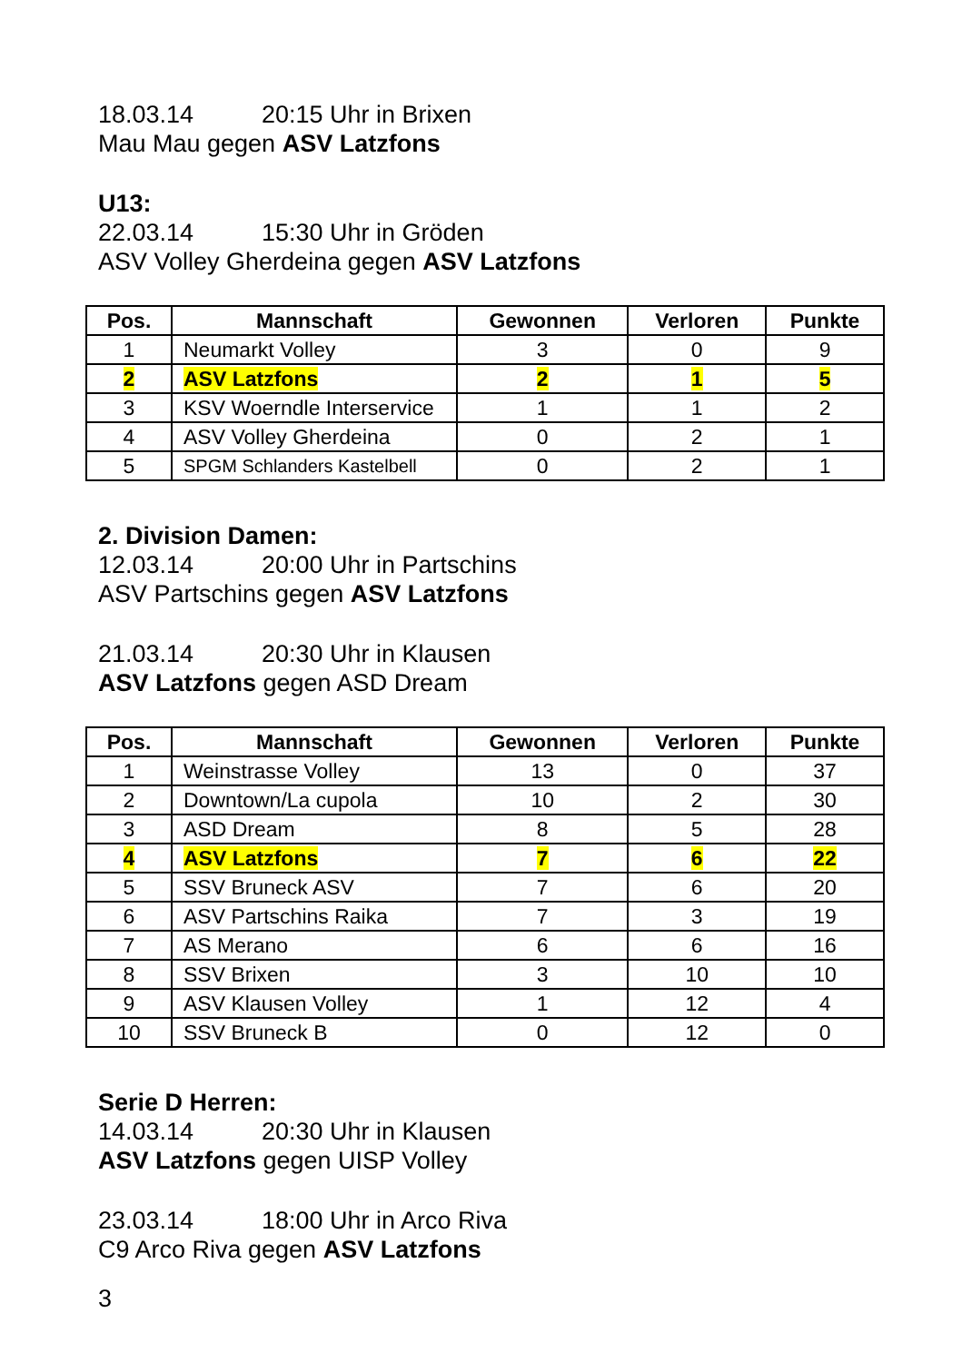18.03.14 20:15 Uhr in Brixen
Mau Mau gegen ASV Latzfons
U13:
22.03.14 15:30 Uhr in Gröden
ASV Volley Gherdeina gegen ASV Latzfons
| Pos. | Mannschaft | Gewonnen | Verloren | Punkte |
| --- | --- | --- | --- | --- |
| 1 | Neumarkt Volley | 3 | 0 | 9 |
| 2 | ASV Latzfons | 2 | 1 | 5 |
| 3 | KSV Woerndle Interservice | 1 | 1 | 2 |
| 4 | ASV Volley Gherdeina | 0 | 2 | 1 |
| 5 | SPGM Schlanders Kastelbell | 0 | 2 | 1 |
2. Division Damen:
12.03.14 20:00 Uhr in Partschins
ASV Partschins gegen ASV Latzfons
21.03.14 20:30 Uhr in Klausen
ASV Latzfons gegen ASD Dream
| Pos. | Mannschaft | Gewonnen | Verloren | Punkte |
| --- | --- | --- | --- | --- |
| 1 | Weinstrasse Volley | 13 | 0 | 37 |
| 2 | Downtown/La cupola | 10 | 2 | 30 |
| 3 | ASD Dream | 8 | 5 | 28 |
| 4 | ASV Latzfons | 7 | 6 | 22 |
| 5 | SSV Bruneck ASV | 7 | 6 | 20 |
| 6 | ASV Partschins Raika | 7 | 3 | 19 |
| 7 | AS Merano | 6 | 6 | 16 |
| 8 | SSV Brixen | 3 | 10 | 10 |
| 9 | ASV Klausen Volley | 1 | 12 | 4 |
| 10 | SSV Bruneck B | 0 | 12 | 0 |
Serie D Herren:
14.03.14 20:30 Uhr in Klausen
ASV Latzfons gegen UISP Volley
23.03.14 18:00 Uhr in Arco Riva
C9 Arco Riva gegen ASV Latzfons
3